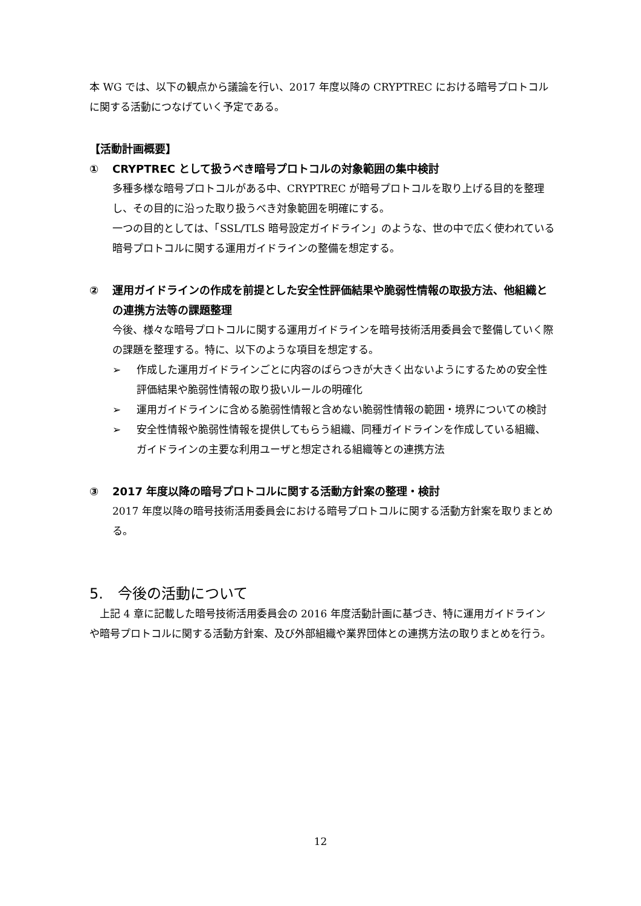本 WG では、以下の観点から議論を行い、2017 年度以降の CRYPTREC における暗号プロトコルに関する活動につなげていく予定である。
【活動計画概要】
① CRYPTREC として扱うべき暗号プロトコルの対象範囲の集中検討
多種多様な暗号プロトコルがある中、CRYPTREC が暗号プロトコルを取り上げる目的を整理し、その目的に沿った取り扱うべき対象範囲を明確にする。
一つの目的としては、「SSL/TLS 暗号設定ガイドライン」のような、世の中で広く使われている暗号プロトコルに関する運用ガイドラインの整備を想定する。
② 運用ガイドラインの作成を前提とした安全性評価結果や脆弱性情報の取扱方法、他組織との連携方法等の課題整理
今後、様々な暗号プロトコルに関する運用ガイドラインを暗号技術活用委員会で整備していく際の課題を整理する。特に、以下のような項目を想定する。
➢ 作成した運用ガイドラインごとに内容のばらつきが大きく出ないようにするための安全性評価結果や脆弱性情報の取り扱いルールの明確化
➢ 運用ガイドラインに含める脆弱性情報と含めない脆弱性情報の範囲・境界についての検討
➢ 安全性情報や脆弱性情報を提供してもらう組織、同種ガイドラインを作成している組織、ガイドラインの主要な利用ユーザと想定される組織等との連携方法
③ 2017 年度以降の暗号プロトコルに関する活動方針案の整理・検討
2017 年度以降の暗号技術活用委員会における暗号プロトコルに関する活動方針案を取りまとめる。
5.　今後の活動について
　上記 4 章に記載した暗号技術活用委員会の 2016 年度活動計画に基づき、特に運用ガイドラインや暗号プロトコルに関する活動方針案、及び外部組織や業界団体との連携方法の取りまとめを行う。
12